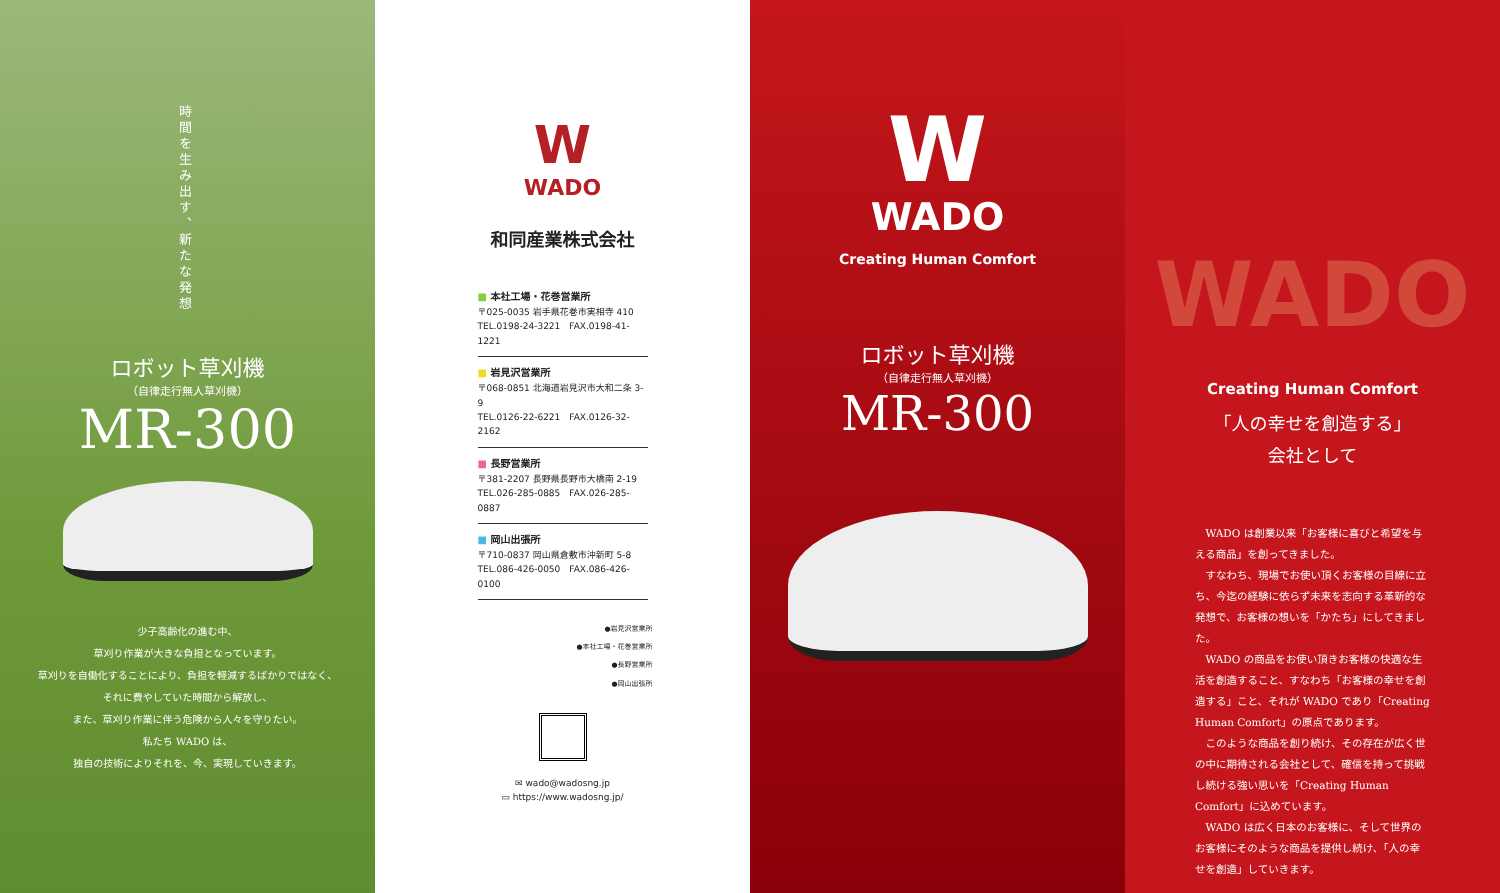時間を生み出す、新たな発想
ロボット草刈機
（自律走行無人草刈機）
MR-300
少子高齢化の進む中、
草刈り作業が大きな負担となっています。
草刈りを自働化することにより、負担を軽減するばかりではなく、
それに費やしていた時間から解放し、
また、草刈り作業に伴う危険から人々を守りたい。
私たち WADO は、
独自の技術によりそれを、今、実現していきます。
W
WADO
和同産業株式会社
■ 本社工場・花巻営業所
〒025-0035 岩手県花巻市実相寺 410
TEL.0198-24-3221　FAX.0198-41-1221
■ 岩見沢営業所
〒068-0851 北海道岩見沢市大和二条 3-9
TEL.0126-22-6221　FAX.0126-32-2162
■ 長野営業所
〒381-2207 長野県長野市大橋南 2-19
TEL.026-285-0885　FAX.026-285-0887
■ 岡山出張所
〒710-0837 岡山県倉敷市沖新町 5-8
TEL.086-426-0050　FAX.086-426-0100
●岩見沢営業所
●本社工場・花巻営業所
●長野営業所
●岡山出張所
✉ wado@wadosng.jp
▭ https://www.wadosng.jp/
W
WADO
Creating Human Comfort
ロボット草刈機
（自律走行無人草刈機）
MR-300
WADO
Creating Human Comfort
「人の幸せを創造する」
会社として
　WADO は創業以来「お客様に喜びと希望を与える商品」を創ってきました。
　すなわち、現場でお使い頂くお客様の目線に立ち、今迄の経験に依らず未来を志向する革新的な発想で、お客様の想いを「かたち」にしてきました。
　WADO の商品をお使い頂きお客様の快適な生活を創造すること、すなわち「お客様の幸せを創造する」こと、それが WADO であり「Creating Human Comfort」の原点であります。
　このような商品を創り続け、その存在が広く世の中に期待される会社として、確信を持って挑戦し続ける強い思いを「Creating Human Comfort」に込めています。
　WADO は広く日本のお客様に、そして世界のお客様にそのような商品を提供し続け、「人の幸せを創造」していきます。